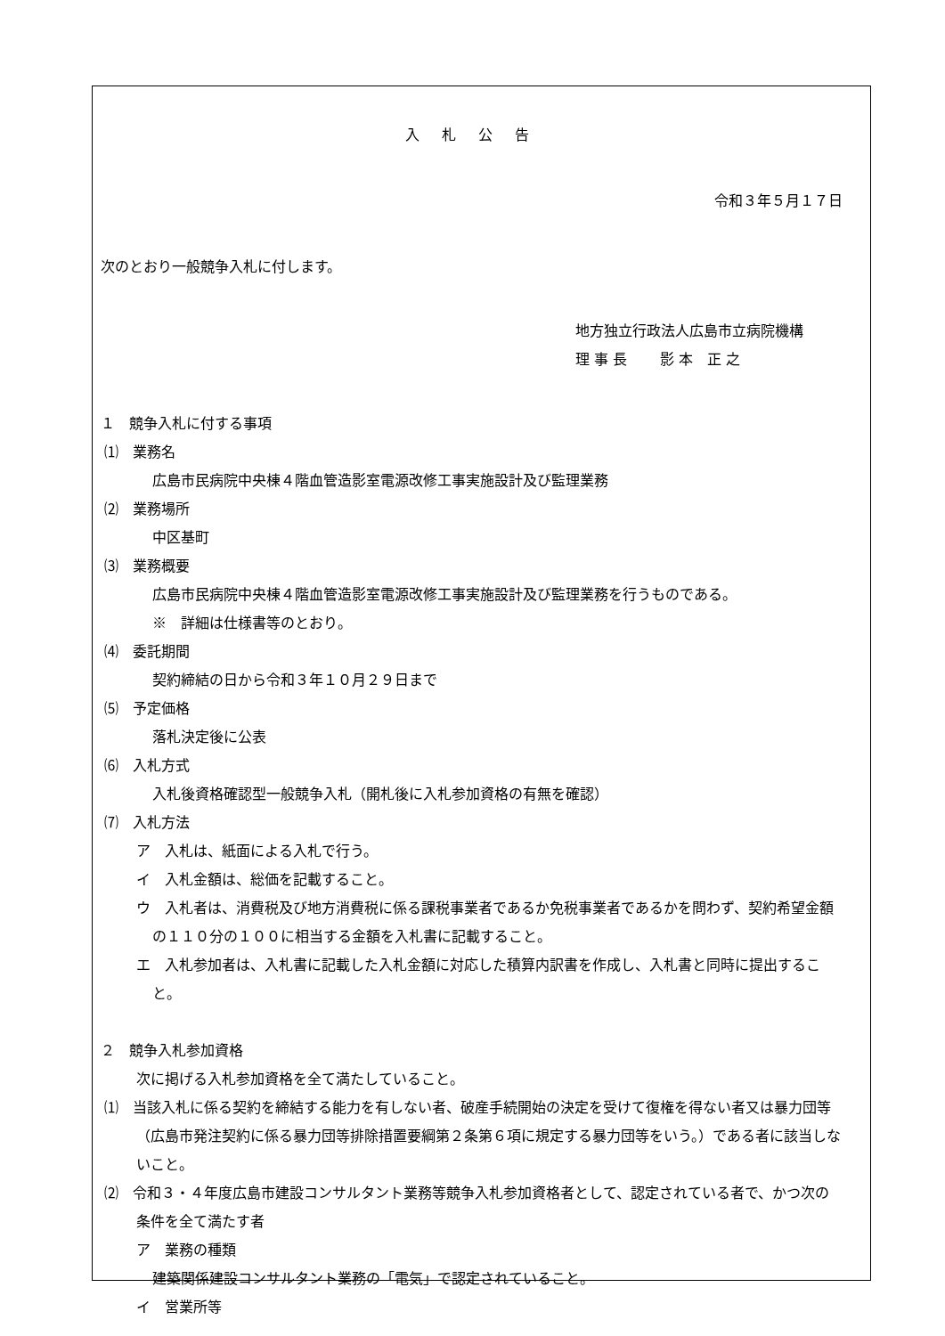入 札 公 告
令和３年５月１７日
次のとおり一般競争入札に付します。
地方独立行政法人広島市立病院機構
理 事 長　　 影 本　正 之
１　競争入札に付する事項
⑴　業務名
広島市民病院中央棟４階血管造影室電源改修工事実施設計及び監理業務
⑵　業務場所
中区基町
⑶　業務概要
広島市民病院中央棟４階血管造影室電源改修工事実施設計及び監理業務を行うものである。
※　詳細は仕様書等のとおり。
⑷　委託期間
契約締結の日から令和３年１０月２９日まで
⑸　予定価格
落札決定後に公表
⑹　入札方式
入札後資格確認型一般競争入札（開札後に入札参加資格の有無を確認）
⑺　入札方法
ア　入札は、紙面による入札で行う。
イ　入札金額は、総価を記載すること。
ウ　入札者は、消費税及び地方消費税に係る課税事業者であるか免税事業者であるかを問わず、契約希望金額の１１０分の１００に相当する金額を入札書に記載すること。
エ　入札参加者は、入札書に記載した入札金額に対応した積算内訳書を作成し、入札書と同時に提出すること。
２　競争入札参加資格
次に掲げる入札参加資格を全て満たしていること。
⑴　当該入札に係る契約を締結する能力を有しない者、破産手続開始の決定を受けて復権を得ない者又は暴力団等（広島市発注契約に係る暴力団等排除措置要綱第２条第６項に規定する暴力団等をいう。）である者に該当しないこと。
⑵　令和３・４年度広島市建設コンサルタント業務等競争入札参加資格者として、認定されている者で、かつ次の条件を全て満たす者
ア　業務の種類
建築関係建設コンサルタント業務の「電気」で認定されていること。
イ　営業所等